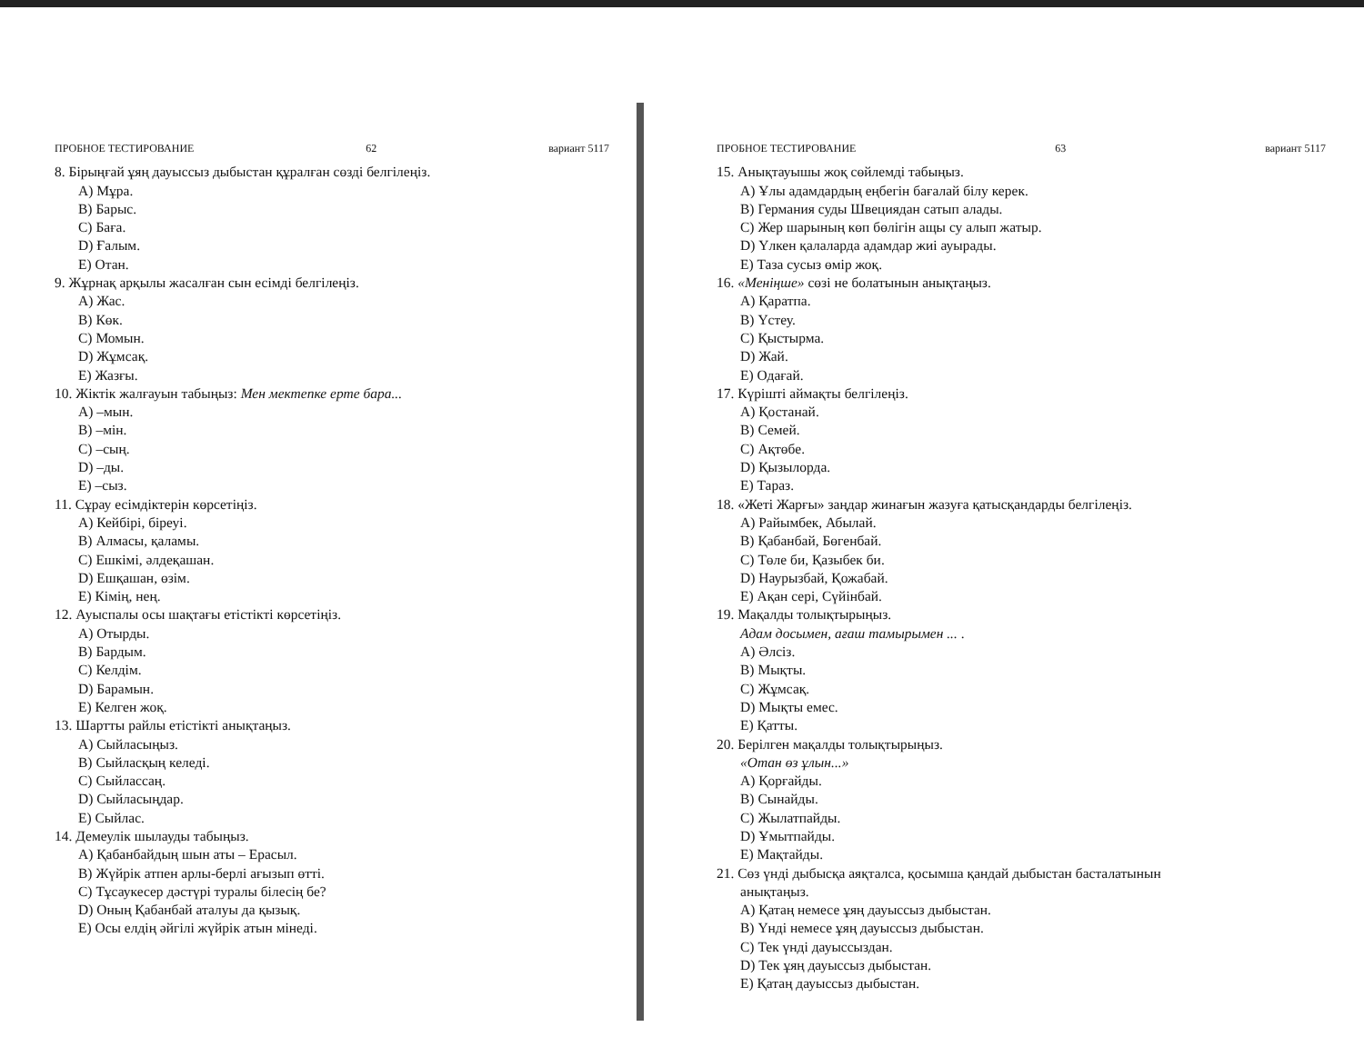ПРОБНОЕ ТЕСТИРОВАНИЕ 62 вариант 5117
8. Бірыңғай ұяң дауыссыз дыбыстан құралған сөзді белгілеңіз.
A) Мұра.
B) Барыс.
C) Баға.
D) Ғалым.
E) Отан.
9. Жұрнақ арқылы жасалған сын есімді белгілеңіз.
A) Жас.
B) Көк.
C) Момын.
D) Жұмсақ.
E) Жазғы.
10. Жіктік жалғауын табыңыз: Мен мектепке ерте бара...
A) –мын.
B) –мін.
C) –сың.
D) –ды.
E) –сыз.
11. Сұрау есімдіктерін көрсетіңіз.
A) Кейбірі, біреуі.
B) Алмасы, қаламы.
C) Ешкімі, әлдеқашан.
D) Ешқашан, өзім.
E) Кімің, нең.
12. Ауыспалы осы шақтағы етістікті көрсетіңіз.
A) Отырды.
B) Бардым.
C) Келдім.
D) Барамын.
E) Келген жоқ.
13. Шартты райлы етістікті анықтаңыз.
A) Сыйласыңыз.
B) Сыйласқың келеді.
C) Сыйлассаң.
D) Сыйласыңдар.
E) Сыйлас.
14. Демеулік шылауды табыңыз.
A) Қабанбайдың шын аты – Ерасыл.
B) Жүйрік атпен арлы-берлі ағызып өтті.
C) Тұсаукесер дәстүрі туралы білесің бе?
D) Оның Қабанбай аталуы да қызық.
E) Осы елдің әйгілі жүйрік атын мінеді.
ПРОБНОЕ ТЕСТИРОВАНИЕ 63 вариант 5117
15. Анықтауышы жоқ сөйлемді табыңыз.
A) Ұлы адамдардың еңбегін бағалай білу керек.
B) Германия суды Швециядан сатып алады.
C) Жер шарының көп бөлігін ащы су алып жатыр.
D) Үлкен қалаларда адамдар жиі ауырады.
E) Таза сусыз өмір жоқ.
16. «Меніңше» сөзі не болатынын анықтаңыз.
A) Қаратпа.
B) Үстеу.
C) Қыстырма.
D) Жай.
E) Одағай.
17. Күрішті аймақты белгілеңіз.
A) Қостанай.
B) Семей.
C) Ақтөбе.
D) Қызылорда.
E) Тараз.
18. «Жеті Жарғы» заңдар жинағын жазуға қатысқандарды белгілеңіз.
A) Райымбек, Абылай.
B) Қабанбай, Бөгенбай.
C) Төле би, Қазыбек би.
D) Наурызбай, Қожабай.
E) Ақан сері, Сүйінбай.
19. Мақалды толықтырыңыз.
Адам досымен, ағаш тамырымен ... .
A) Әлсіз.
B) Мықты.
C) Жұмсақ.
D) Мықты емес.
E) Қатты.
20. Берілген мақалды толықтырыңыз.
«Отан өз ұлын...»
A) Қорғайды.
B) Сынайды.
C) Жылатпайды.
D) Ұмытпайды.
E) Мақтайды.
21. Сөз үнді дыбысқа аяқталса, қосымша қандай дыбыстан басталатынын
анықтаңыз.
A) Қатаң немесе ұяң дауыссыз дыбыстан.
B) Үнді немесе ұяң дауыссыз дыбыстан.
C) Тек үнді дауыссыздан.
D) Тек ұяң дауыссыз дыбыстан.
E) Қатаң дауыссыз дыбыстан.